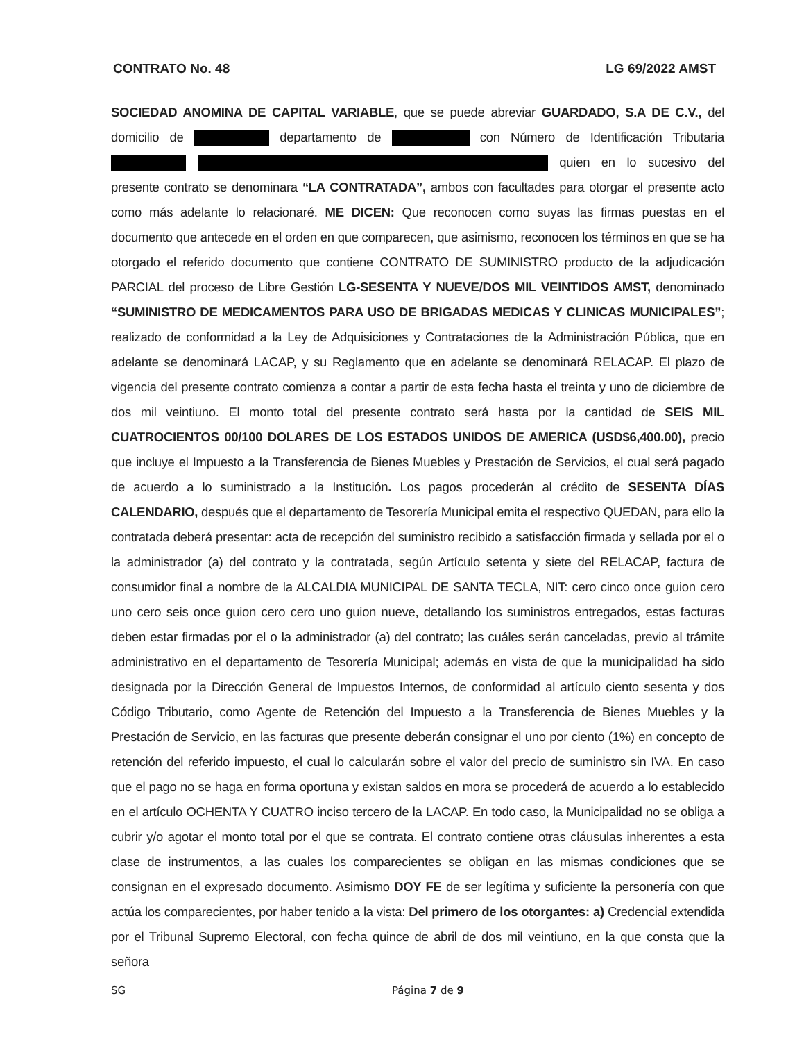CONTRATO No. 48 LG 69/2022 AMST
SOCIEDAD ANOMINA DE CAPITAL VARIABLE, que se puede abreviar GUARDADO, S.A DE C.V., del domicilio de departamento de con Número de Identificación Tributaria quien en lo sucesivo del presente contrato se denominara “LA CONTRATADA”, ambos con facultades para otorgar el presente acto como más adelante lo relacionaré. ME DICEN: Que reconocen como suyas las firmas puestas en el documento que antecede en el orden en que comparecen, que asimismo, reconocen los términos en que se ha otorgado el referido documento que contiene CONTRATO DE SUMINISTRO producto de la adjudicación PARCIAL del proceso de Libre Gestión LG-SESENTA Y NUEVE/DOS MIL VEINTIDOS AMST, denominado “SUMINISTRO DE MEDICAMENTOS PARA USO DE BRIGADAS MEDICAS Y CLINICAS MUNICIPALES”; realizado de conformidad a la Ley de Adquisiciones y Contrataciones de la Administración Pública, que en adelante se denominará LACAP, y su Reglamento que en adelante se denominará RELACAP. El plazo de vigencia del presente contrato comienza a contar a partir de esta fecha hasta el treinta y uno de diciembre de dos mil veintiuno. El monto total del presente contrato será hasta por la cantidad de SEIS MIL CUATROCIENTOS 00/100 DOLARES DE LOS ESTADOS UNIDOS DE AMERICA (USD$6,400.00), precio que incluye el Impuesto a la Transferencia de Bienes Muebles y Prestación de Servicios, el cual será pagado de acuerdo a lo suministrado a la Institución. Los pagos procederán al crédito de SESENTA DÍAS CALENDARIO, después que el departamento de Tesorería Municipal emita el respectivo QUEDAN, para ello la contratada deberá presentar: acta de recepción del suministro recibido a satisfacción firmada y sellada por el o la administrador (a) del contrato y la contratada, según Artículo setenta y siete del RELACAP, factura de consumidor final a nombre de la ALCALDIA MUNICIPAL DE SANTA TECLA, NIT: cero cinco once guion cero uno cero seis once guion cero cero uno guion nueve, detallando los suministros entregados, estas facturas deben estar firmadas por el o la administrador (a) del contrato; las cuáles serán canceladas, previo al trámite administrativo en el departamento de Tesorería Municipal; además en vista de que la municipalidad ha sido designada por la Dirección General de Impuestos Internos, de conformidad al artículo ciento sesenta y dos Código Tributario, como Agente de Retención del Impuesto a la Transferencia de Bienes Muebles y la Prestación de Servicio, en las facturas que presente deberán consignar el uno por ciento (1%) en concepto de retención del referido impuesto, el cual lo calcularán sobre el valor del precio de suministro sin IVA. En caso que el pago no se haga en forma oportuna y existan saldos en mora se procederá de acuerdo a lo establecido en el artículo OCHENTA Y CUATRO inciso tercero de la LACAP. En todo caso, la Municipalidad no se obliga a cubrir y/o agotar el monto total por el que se contrata. El contrato contiene otras cláusulas inherentes a esta clase de instrumentos, a las cuales los comparecientes se obligan en las mismas condiciones que se consignan en el expresado documento. Asimismo DOY FE de ser legítima y suficiente la personería con que actúa los comparecientes, por haber tenido a la vista: Del primero de los otorgantes: a) Credencial extendida por el Tribunal Supremo Electoral, con fecha quince de abril de dos mil veintiuno, en la que consta que la señora
SG Página 7 de 9